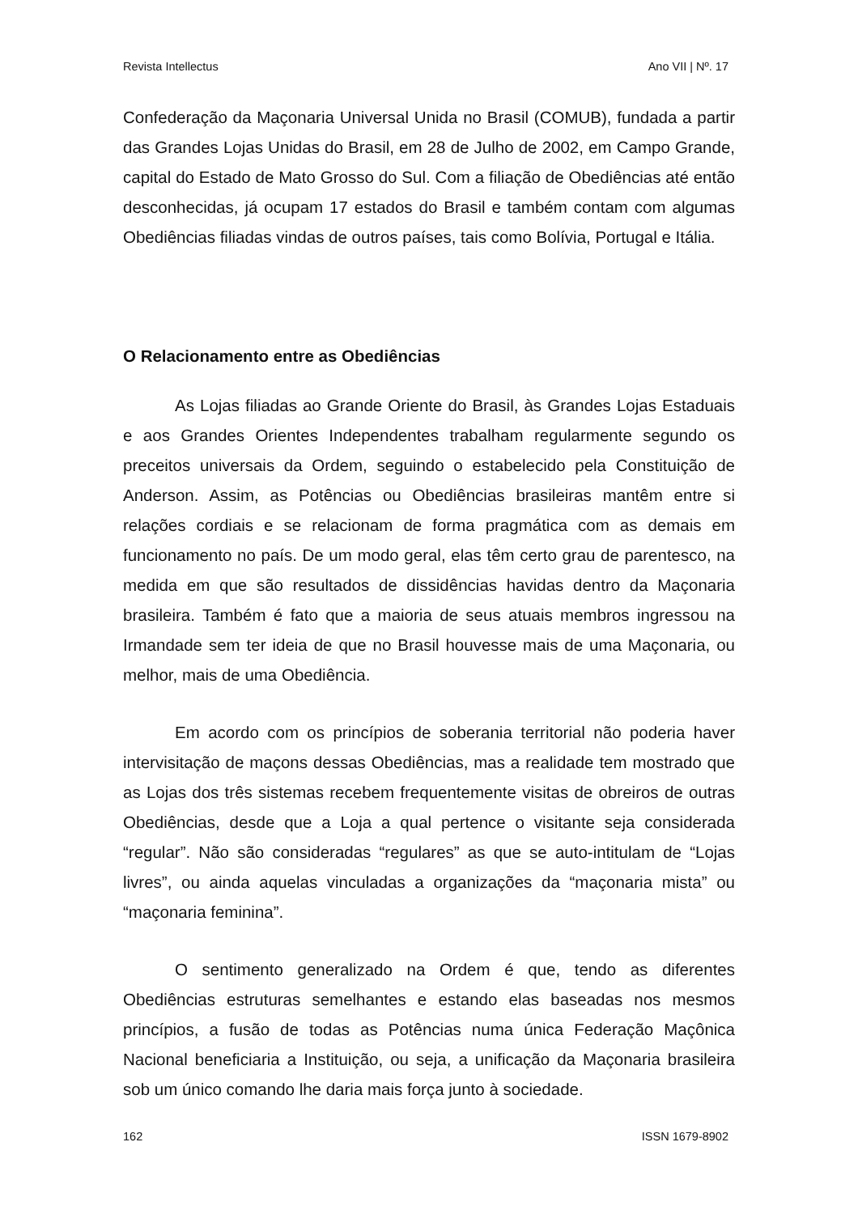Revista Intellectus Ano VII | Nº. 17
Confederação da Maçonaria Universal Unida no Brasil (COMUB), fundada a partir das Grandes Lojas Unidas do Brasil, em 28 de Julho de 2002, em Campo Grande, capital do Estado de Mato Grosso do Sul. Com a filiação de Obediências até então desconhecidas, já ocupam 17 estados do Brasil e também contam com algumas Obediências filiadas vindas de outros países, tais como Bolívia, Portugal e Itália.
O Relacionamento entre as Obediências
As Lojas filiadas ao Grande Oriente do Brasil, às Grandes Lojas Estaduais e aos Grandes Orientes Independentes trabalham regularmente segundo os preceitos universais da Ordem, seguindo o estabelecido pela Constituição de Anderson. Assim, as Potências ou Obediências brasileiras mantêm entre si relações cordiais e se relacionam de forma pragmática com as demais em funcionamento no país. De um modo geral, elas têm certo grau de parentesco, na medida em que são resultados de dissidências havidas dentro da Maçonaria brasileira. Também é fato que a maioria de seus atuais membros ingressou na Irmandade sem ter ideia de que no Brasil houvesse mais de uma Maçonaria, ou melhor, mais de uma Obediência.
Em acordo com os princípios de soberania territorial não poderia haver intervisitação de maçons dessas Obediências, mas a realidade tem mostrado que as Lojas dos três sistemas recebem frequentemente visitas de obreiros de outras Obediências, desde que a Loja a qual pertence o visitante seja considerada “regular”. Não são consideradas “regulares” as que se auto-intitulam de “Lojas livres”, ou ainda aquelas vinculadas a organizações da “maçonaria mista” ou “maçonaria feminina”.
O sentimento generalizado na Ordem é que, tendo as diferentes Obediências estruturas semelhantes e estando elas baseadas nos mesmos princípios, a fusão de todas as Potências numa única Federação Maçônica Nacional beneficiaria a Instituição, ou seja, a unificação da Maçonaria brasileira sob um único comando lhe daria mais força junto à sociedade.
162 ISSN 1679-8902